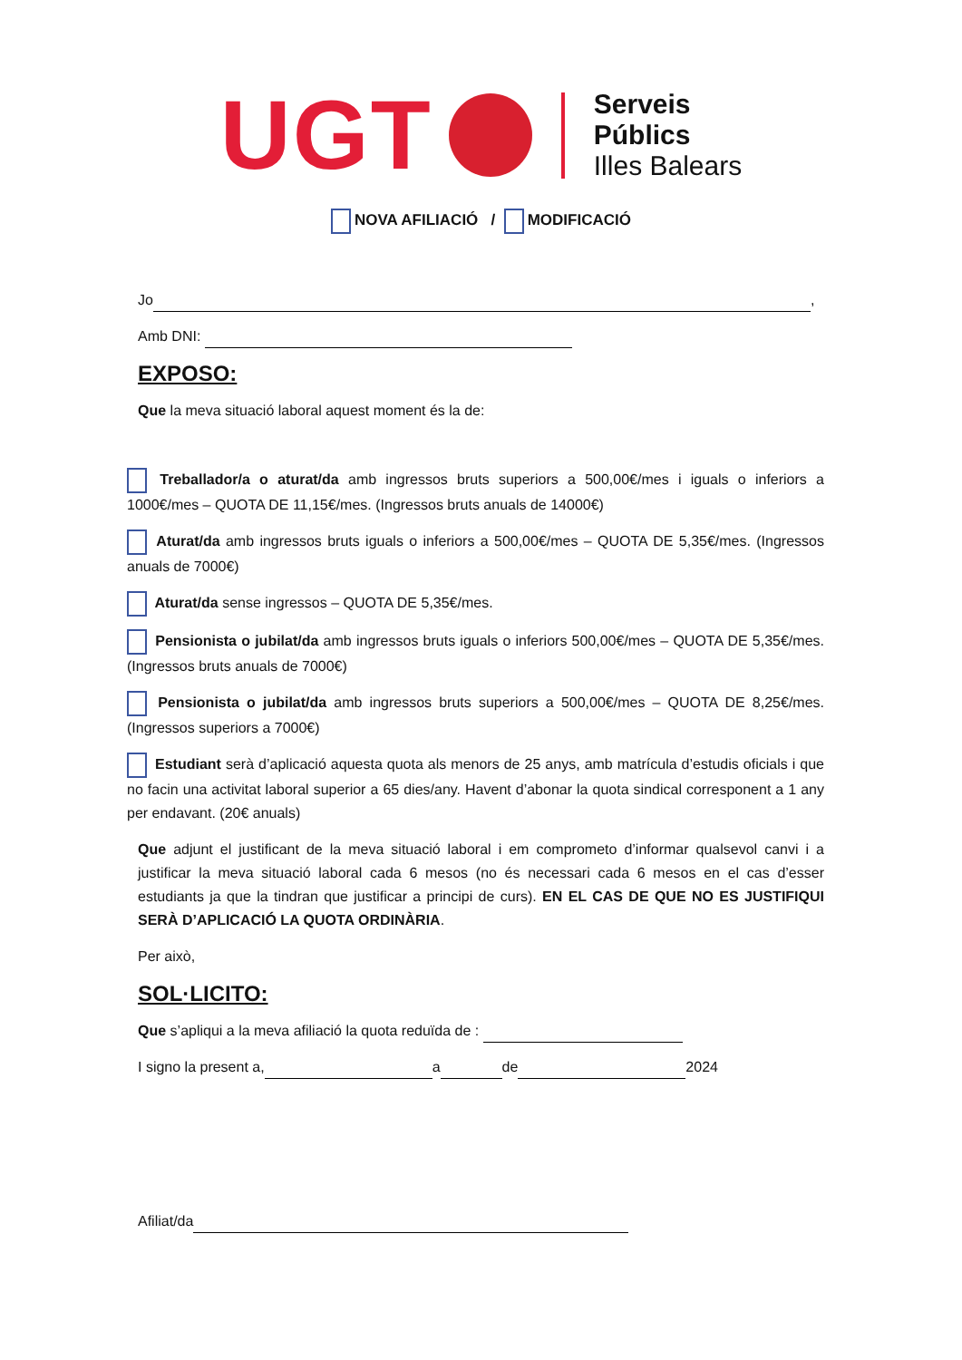UGT
Serveis
Públics
Illes Balears
NOVA AFILIACIÓ / MODIFICACIÓ
Jo ,
Amb DNI:
EXPOSO:
Que la meva situació laboral aquest moment és la de:
Treballador/a o aturat/da amb ingressos bruts superiors a 500,00€/mes i iguals o inferiors a 1000€/mes – QUOTA DE 11,15€/mes. (Ingressos bruts anuals de 14000€)
Aturat/da amb ingressos bruts iguals o inferiors a 500,00€/mes – QUOTA DE 5,35€/mes. (Ingressos anuals de 7000€)
Aturat/da sense ingressos – QUOTA DE 5,35€/mes.
Pensionista o jubilat/da amb ingressos bruts iguals o inferiors 500,00€/mes – QUOTA DE 5,35€/mes. (Ingressos bruts anuals de 7000€)
Pensionista o jubilat/da amb ingressos bruts superiors a 500,00€/mes – QUOTA DE 8,25€/mes. (Ingressos superiors a 7000€)
Estudiant serà d’aplicació aquesta quota als menors de 25 anys, amb matrícula d’estudis oficials i que no facin una activitat laboral superior a 65 dies/any. Havent d’abonar la quota sindical corresponent a 1 any per endavant. (20€ anuals)
Que adjunt el justificant de la meva situació laboral i em comprometo d’informar qualsevol canvi i a justificar la meva situació laboral cada 6 mesos (no és necessari cada 6 mesos en el cas d’esser estudiants ja que la tindran que justificar a principi de curs). EN EL CAS DE QUE NO ES JUSTIFIQUI SERÀ D’APLICACIÓ LA QUOTA ORDINÀRIA.
Per això,
SOL·LICITO:
Que s’apliqui a la meva afiliació la quota reduïda de :
I signo la present a, a de 2024
Afiliat/da